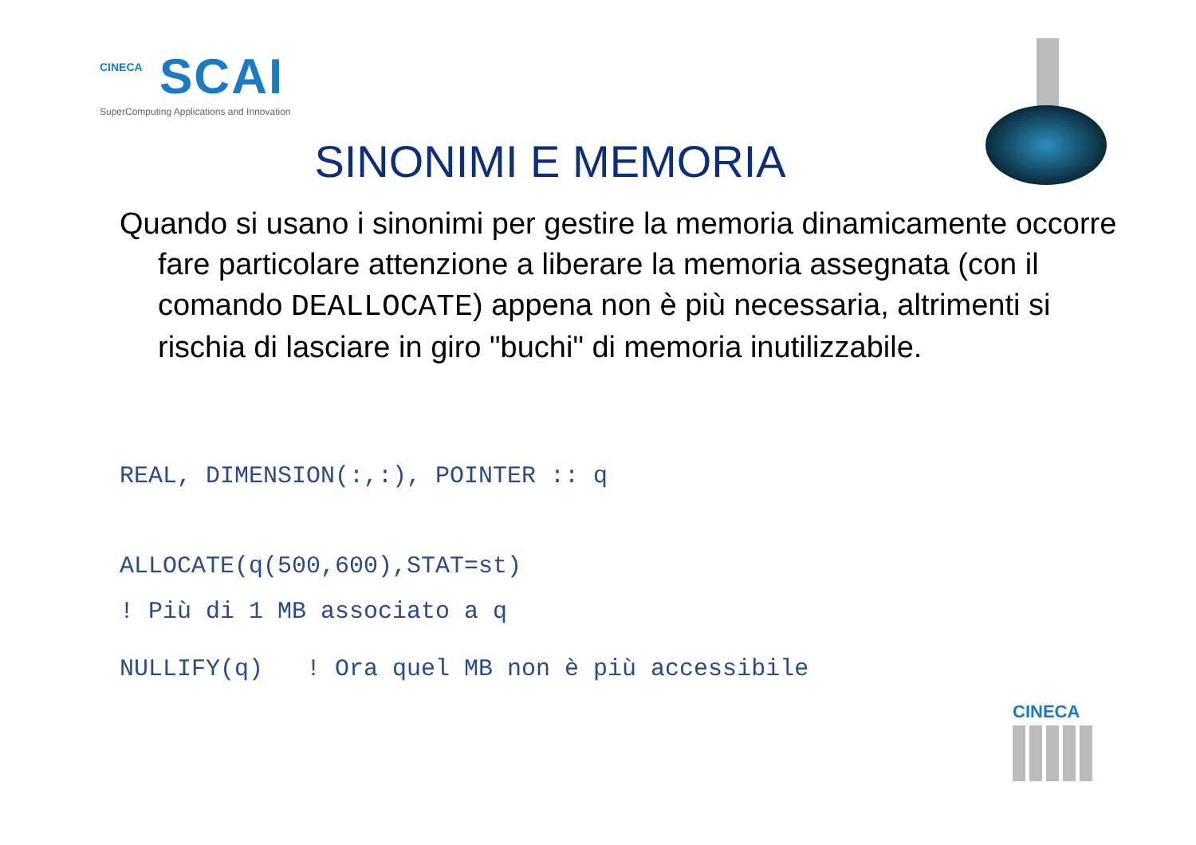CINECA
SCAI
SuperComputing Applications and Innovation
SINONIMI E MEMORIA
Quando si usano i sinonimi per gestire la memoria dinamicamente occorre fare particolare attenzione a liberare la memoria assegnata (con il comando DEALLOCATE) appena non è più necessaria, altrimenti si rischia di lasciare in giro "buchi" di memoria inutilizzabile.
REAL, DIMENSION(:,:), POINTER :: q
ALLOCATE(q(500,600),STAT=st)
! Più di 1 MB associato a q
NULLIFY(q) ! Ora quel MB non è più accessibile
CINECA